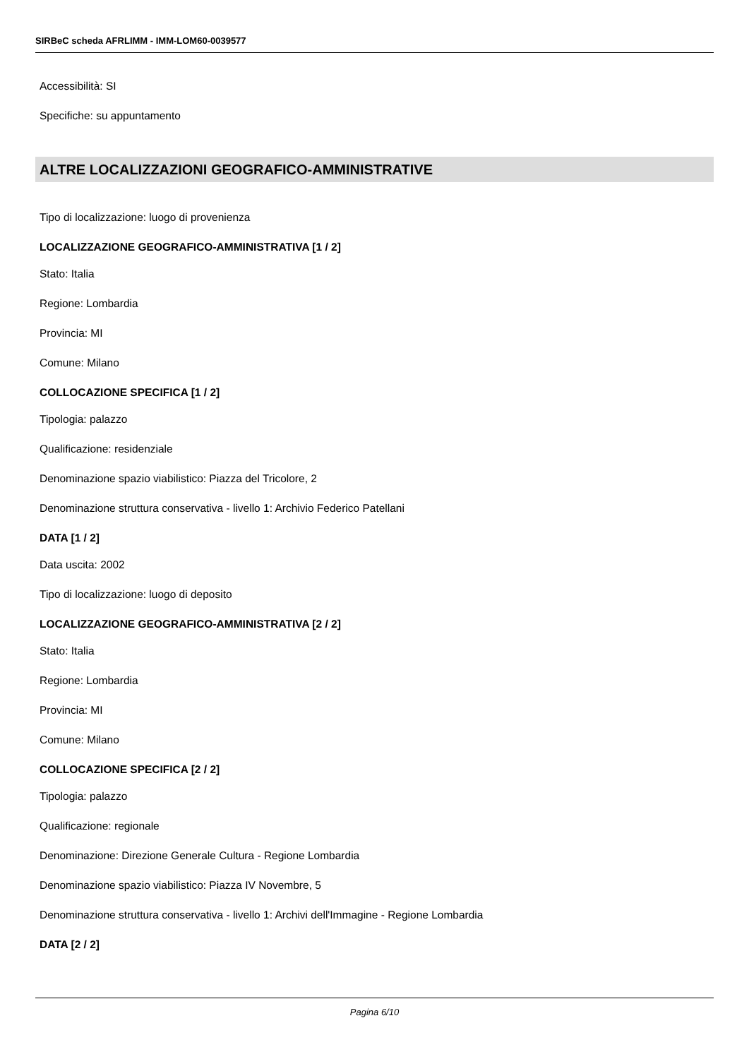SIRBeC scheda AFRLIMM - IMM-LOM60-0039577
Accessibilità: SI
Specifiche: su appuntamento
ALTRE LOCALIZZAZIONI GEOGRAFICO-AMMINISTRATIVE
Tipo di localizzazione: luogo di provenienza
LOCALIZZAZIONE GEOGRAFICO-AMMINISTRATIVA [1 / 2]
Stato: Italia
Regione: Lombardia
Provincia: MI
Comune: Milano
COLLOCAZIONE SPECIFICA [1 / 2]
Tipologia: palazzo
Qualificazione: residenziale
Denominazione spazio viabilistico: Piazza del Tricolore, 2
Denominazione struttura conservativa - livello 1: Archivio Federico Patellani
DATA [1 / 2]
Data uscita: 2002
Tipo di localizzazione: luogo di deposito
LOCALIZZAZIONE GEOGRAFICO-AMMINISTRATIVA [2 / 2]
Stato: Italia
Regione: Lombardia
Provincia: MI
Comune: Milano
COLLOCAZIONE SPECIFICA [2 / 2]
Tipologia: palazzo
Qualificazione: regionale
Denominazione: Direzione Generale Cultura - Regione Lombardia
Denominazione spazio viabilistico: Piazza IV Novembre, 5
Denominazione struttura conservativa - livello 1: Archivi dell'Immagine - Regione Lombardia
DATA [2 / 2]
Pagina 6/10